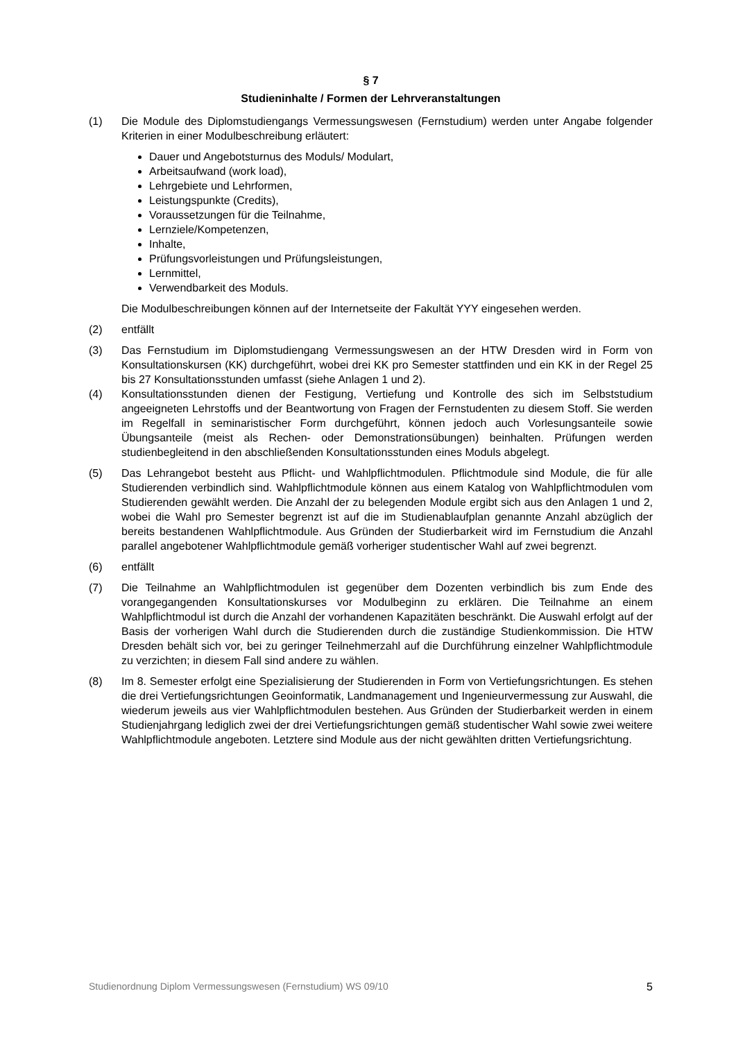§ 7
Studieninhalte / Formen der Lehrveranstaltungen
(1) Die Module des Diplomstudiengangs Vermessungswesen (Fernstudium) werden unter Angabe folgender Kriterien in einer Modulbeschreibung erläutert:
Dauer und Angebotsturnus des Moduls/ Modulart,
Arbeitsaufwand (work load),
Lehrgebiete und Lehrformen,
Leistungspunkte (Credits),
Voraussetzungen für die Teilnahme,
Lernziele/Kompetenzen,
Inhalte,
Prüfungsvorleistungen und Prüfungsleistungen,
Lernmittel,
Verwendbarkeit des Moduls.
Die Modulbeschreibungen können auf der Internetseite der Fakultät YYY eingesehen werden.
(2) entfällt
(3) Das Fernstudium im Diplomstudiengang Vermessungswesen an der HTW Dresden wird in Form von Konsultationskursen (KK) durchgeführt, wobei drei KK pro Semester stattfinden und ein KK in der Regel 25 bis 27 Konsultationsstunden umfasst (siehe Anlagen 1 und 2).
(4) Konsultationsstunden dienen der Festigung, Vertiefung und Kontrolle des sich im Selbststudium angeeigneten Lehrstoffs und der Beantwortung von Fragen der Fernstudenten zu diesem Stoff. Sie werden im Regelfall in seminaristischer Form durchgeführt, können jedoch auch Vorlesungsanteile sowie Übungsanteile (meist als Rechen- oder Demonstrationsübungen) beinhalten. Prüfungen werden studienbegleitend in den abschließenden Konsultationsstunden eines Moduls abgelegt.
(5) Das Lehrangebot besteht aus Pflicht- und Wahlpflichtmodulen. Pflichtmodule sind Module, die für alle Studierenden verbindlich sind. Wahlpflichtmodule können aus einem Katalog von Wahlpflichtmodulen vom Studierenden gewählt werden. Die Anzahl der zu belegenden Module ergibt sich aus den Anlagen 1 und 2, wobei die Wahl pro Semester begrenzt ist auf die im Studienablaufplan genannte Anzahl abzüglich der bereits bestandenen Wahlpflichtmodule. Aus Gründen der Studierbarkeit wird im Fernstudium die Anzahl parallel angebotener Wahlpflichtmodule gemäß vorheriger studentischer Wahl auf zwei begrenzt.
(6) entfällt
(7) Die Teilnahme an Wahlpflichtmodulen ist gegenüber dem Dozenten verbindlich bis zum Ende des vorangegangenden Konsultationskurses vor Modulbeginn zu erklären. Die Teilnahme an einem Wahlpflichtmodul ist durch die Anzahl der vorhandenen Kapazitäten beschränkt. Die Auswahl erfolgt auf der Basis der vorherigen Wahl durch die Studierenden durch die zuständige Studienkommission. Die HTW Dresden behält sich vor, bei zu geringer Teilnehmerzahl auf die Durchführung einzelner Wahlpflichtmodule zu verzichten; in diesem Fall sind andere zu wählen.
(8) Im 8. Semester erfolgt eine Spezialisierung der Studierenden in Form von Vertiefungsrichtungen. Es stehen die drei Vertiefungsrichtungen Geoinformatik, Landmanagement und Ingenieurvermessung zur Auswahl, die wiederum jeweils aus vier Wahlpflichtmodulen bestehen. Aus Gründen der Studierbarkeit werden in einem Studienjahrgang lediglich zwei der drei Vertiefungsrichtungen gemäß studentischer Wahl sowie zwei weitere Wahlpflichtmodule angeboten. Letztere sind Module aus der nicht gewählten dritten Vertiefungsrichtung.
Studienordnung Diplom Vermessungswesen (Fernstudium) WS 09/10 5